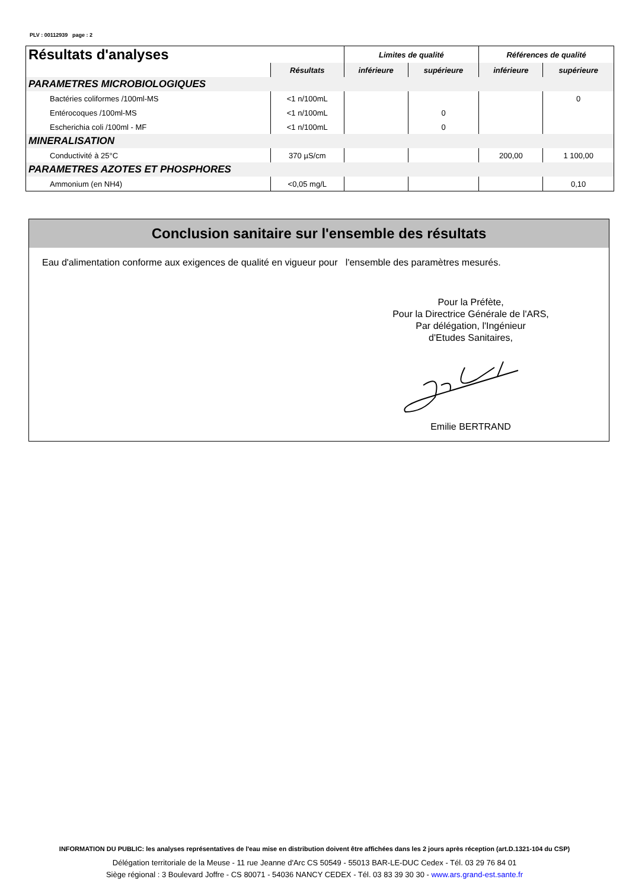PLV : 00112939 page : 2
| Résultats d'analyses | | Limites de qualité | | Références de qualité | |
| --- | --- | --- | --- | --- | --- |
| | Résultats | inférieure | supérieure | inférieure | supérieure |
| PARAMETRES MICROBIOLOGIQUES | | | | | |
| Bactéries coliformes /100ml-MS | <1 n/100mL | | | | 0 |
| Entérocoques /100ml-MS | <1 n/100mL | | 0 | | |
| Escherichia coli /100ml - MF | <1 n/100mL | | 0 | | |
| MINERALISATION | | | | | |
| Conductivité à 25°C | 370 µS/cm | | | 200,00 | 1 100,00 |
| PARAMETRES AZOTES ET PHOSPHORES | | | | | |
| Ammonium (en NH4) | <0,05 mg/L | | | | 0,10 |
Conclusion sanitaire sur l'ensemble des résultats
Eau d'alimentation conforme aux exigences de qualité en vigueur pour l'ensemble des paramètres mesurés.
Pour la Préfète,
Pour la Directrice Générale de l'ARS,
Par délégation, l'Ingénieur
d'Etudes Sanitaires, Emilie BERTRAND
INFORMATION DU PUBLIC: les analyses représentatives de l'eau mise en distribution doivent être affichées dans les 2 jours après réception (art.D.1321-104 du CSP)
Délégation territoriale de la Meuse - 11 rue Jeanne d'Arc CS 50549 - 55013 BAR-LE-DUC Cedex - Tél. 03 29 76 84 01
Siège régional : 3 Boulevard Joffre - CS 80071 - 54036 NANCY CEDEX - Tél. 03 83 39 30 30 - www.ars.grand-est.sante.fr